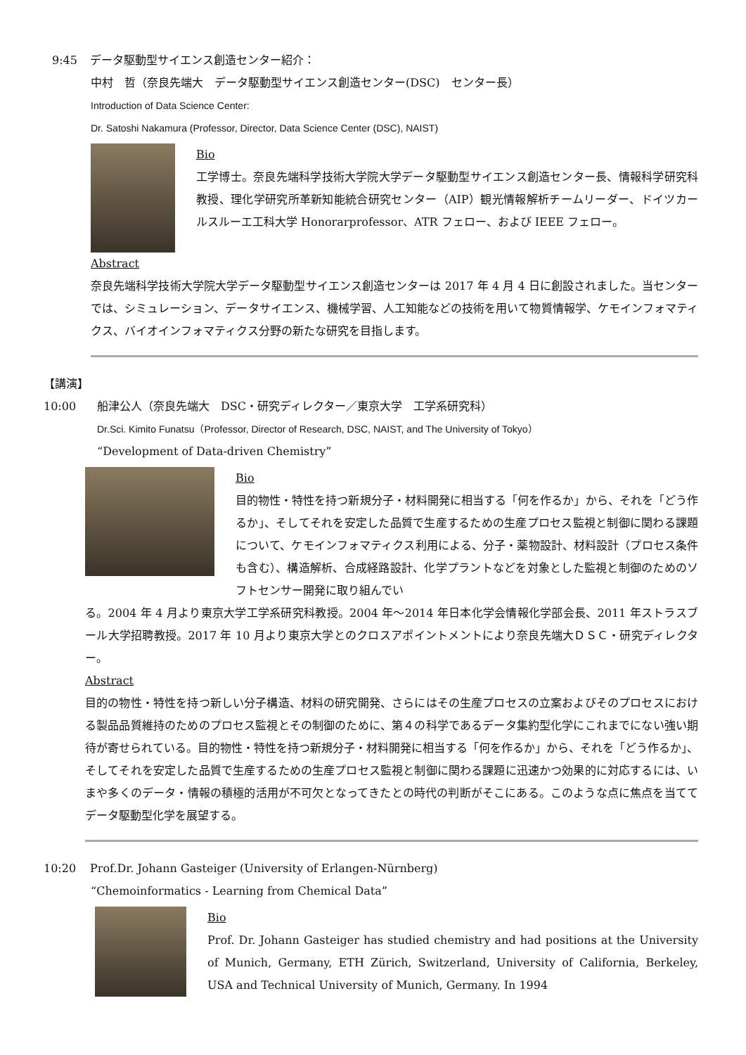9:45 データ駆動型サイエンス創造センター紹介：
中村　哲（奈良先端大　データ駆動型サイエンス創造センター(DSC)　センター長）
Introduction of Data Science Center:
Dr. Satoshi Nakamura (Professor, Director, Data Science Center (DSC), NAIST)
Bio
工学博士。奈良先端科学技術大学院大学データ駆動型サイエンス創造センター長、情報科学研究科教授、理化学研究所革新知能統合研究センター（AIP）観光情報解析チームリーダー、ドイツカールスルーエ工科大学 Honorarprofessor、ATR フェロー、および IEEE フェロー。
Abstract
奈良先端科学技術大学院大学データ駆動型サイエンス創造センターは 2017 年 4 月 4 日に創設されました。当センターでは、シミュレーション、データサイエンス、機械学習、人工知能などの技術を用いて物質情報学、ケモインフォマティクス、バイオインフォマティクス分野の新たな研究を目指します。
【講演】
10:00 船津公人（奈良先端大　DSC・研究ディレクター／東京大学　工学系研究科）
Dr.Sci. Kimito Funatsu（Professor, Director of Research, DSC, NAIST, and The University of Tokyo）
“Development of Data-driven Chemistry”
Bio
目的物性・特性を持つ新規分子・材料開発に相当する「何を作るか」から、それを「どう作るか」、そしてそれを安定した品質で生産するための生産プロセス監視と制御に関わる課題について、ケモインフォマティクス利用による、分子・薬物設計、材料設計（プロセス条件も含む）、構造解析、合成経路設計、化学プラントなどを対象とした監視と制御のためのソフトセンサー開発に取り組んでい
る。2004 年 4 月より東京大学工学系研究科教授。2004 年～2014 年日本化学会情報化学部会長、2011 年ストラスブール大学招聘教授。2017 年 10 月より東京大学とのクロスアポイントメントにより奈良先端大ＤＳＣ・研究ディレクター。
Abstract
目的の物性・特性を持つ新しい分子構造、材料の研究開発、さらにはその生産プロセスの立案およびそのプロセスにおける製品品質維持のためのプロセス監視とその制御のために、第４の科学であるデータ集約型化学にこれまでにない強い期待が寄せられている。目的物性・特性を持つ新規分子・材料開発に相当する「何を作るか」から、それを「どう作るか」、そしてそれを安定した品質で生産するための生産プロセス監視と制御に関わる課題に迅速かつ効果的に対応するには、いまや多くのデータ・情報の積極的活用が不可欠となってきたとの時代の判断がそこにある。このような点に焦点を当ててデータ駆動型化学を展望する。
10:20 Prof.Dr. Johann Gasteiger (University of Erlangen-Nürnberg)
“Chemoinformatics - Learning from Chemical Data”
Bio
Prof. Dr. Johann Gasteiger has studied chemistry and had positions at the University of Munich, Germany, ETH Zürich, Switzerland, University of California, Berkeley, USA and Technical University of Munich, Germany. In 1994